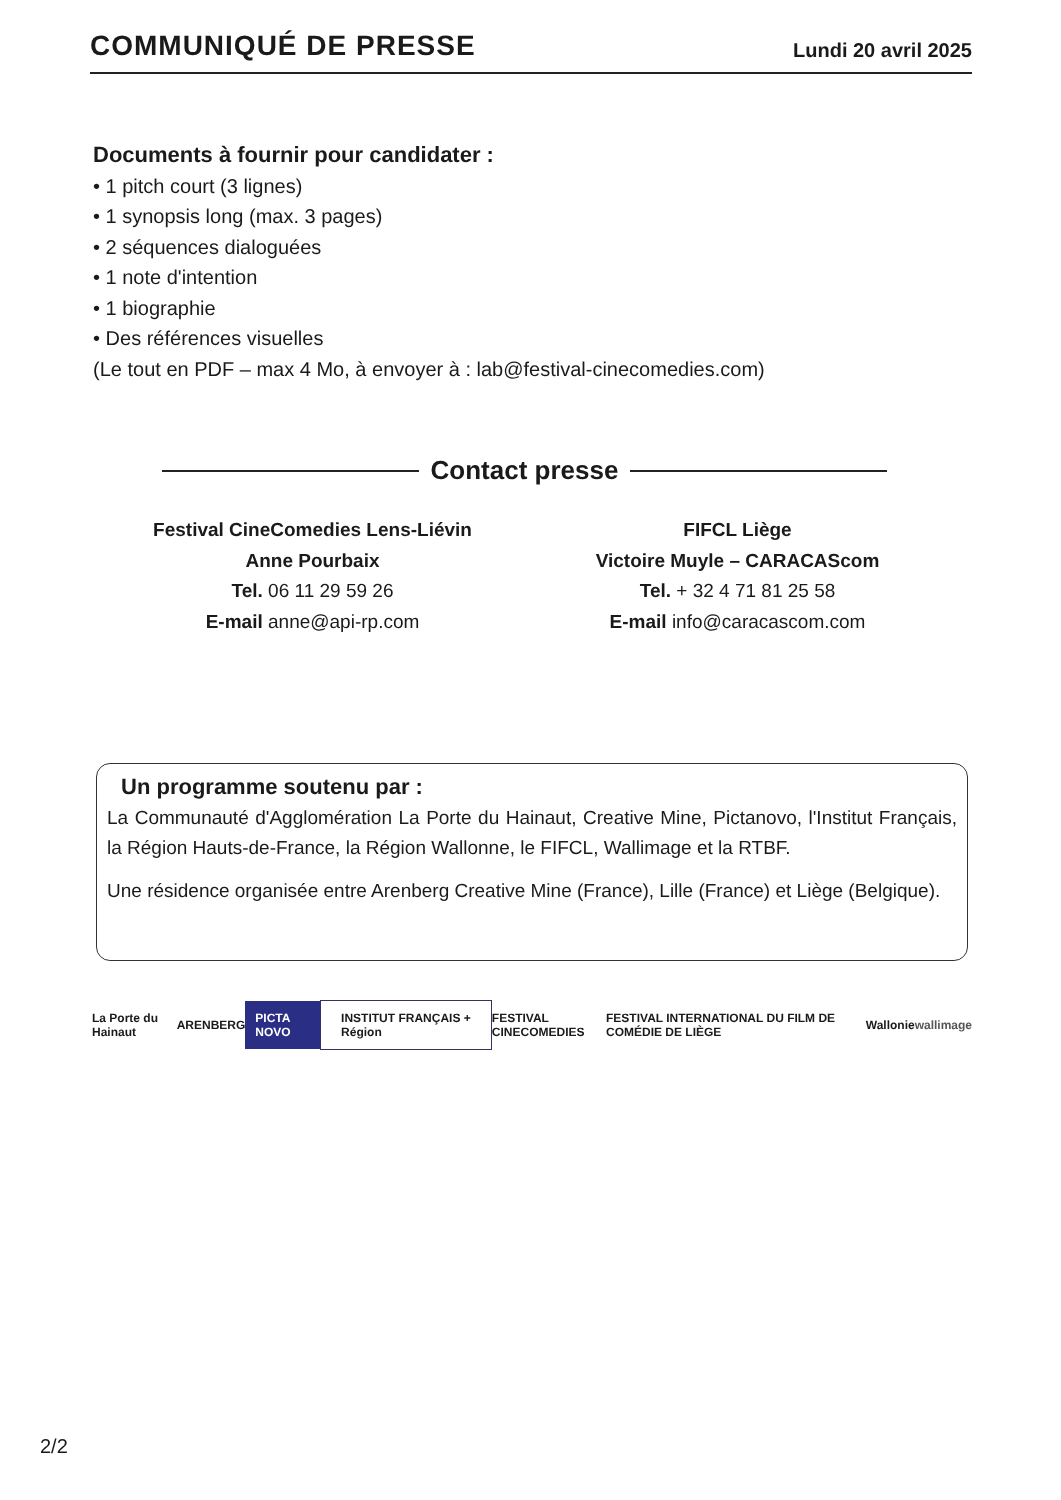COMMUNIQUÉ DE PRESSE
Lundi 20 avril 2025
Documents à fournir pour candidater :
• 1 pitch court (3 lignes)
• 1 synopsis long (max. 3 pages)
• 2 séquences dialoguées
• 1 note d'intention
• 1 biographie
• Des références visuelles
(Le tout en PDF – max 4 Mo, à envoyer à : lab@festival-cinecomedies.com)
Contact presse
Festival CineComedies Lens-Liévin
Anne Pourbaix
Tel. 06 11 29 59 26
E-mail anne@api-rp.com
FIFCL Liège
Victoire Muyle – CARACAScom
Tel. + 32 4 71 81 25 58
E-mail info@caracascom.com
Un programme soutenu par :
La Communauté d'Agglomération La Porte du Hainaut, Creative Mine, Pictanovo, l'Institut Français, la Région Hauts-de-France, la Région Wallonne, le FIFCL, Wallimage et la RTBF.
Une résidence organisée entre Arenberg Creative Mine (France), Lille (France) et Liège (Belgique).
La Porte du Hainaut ARENBERG PICTA NOVO INSTITUT FRANÇAIS + Région FESTIVAL CINECOMEDIES FESTIVAL INTERNATIONAL DU FILM DE COMÉDIE DE LIÈGE Wallonie wallimage
2/2